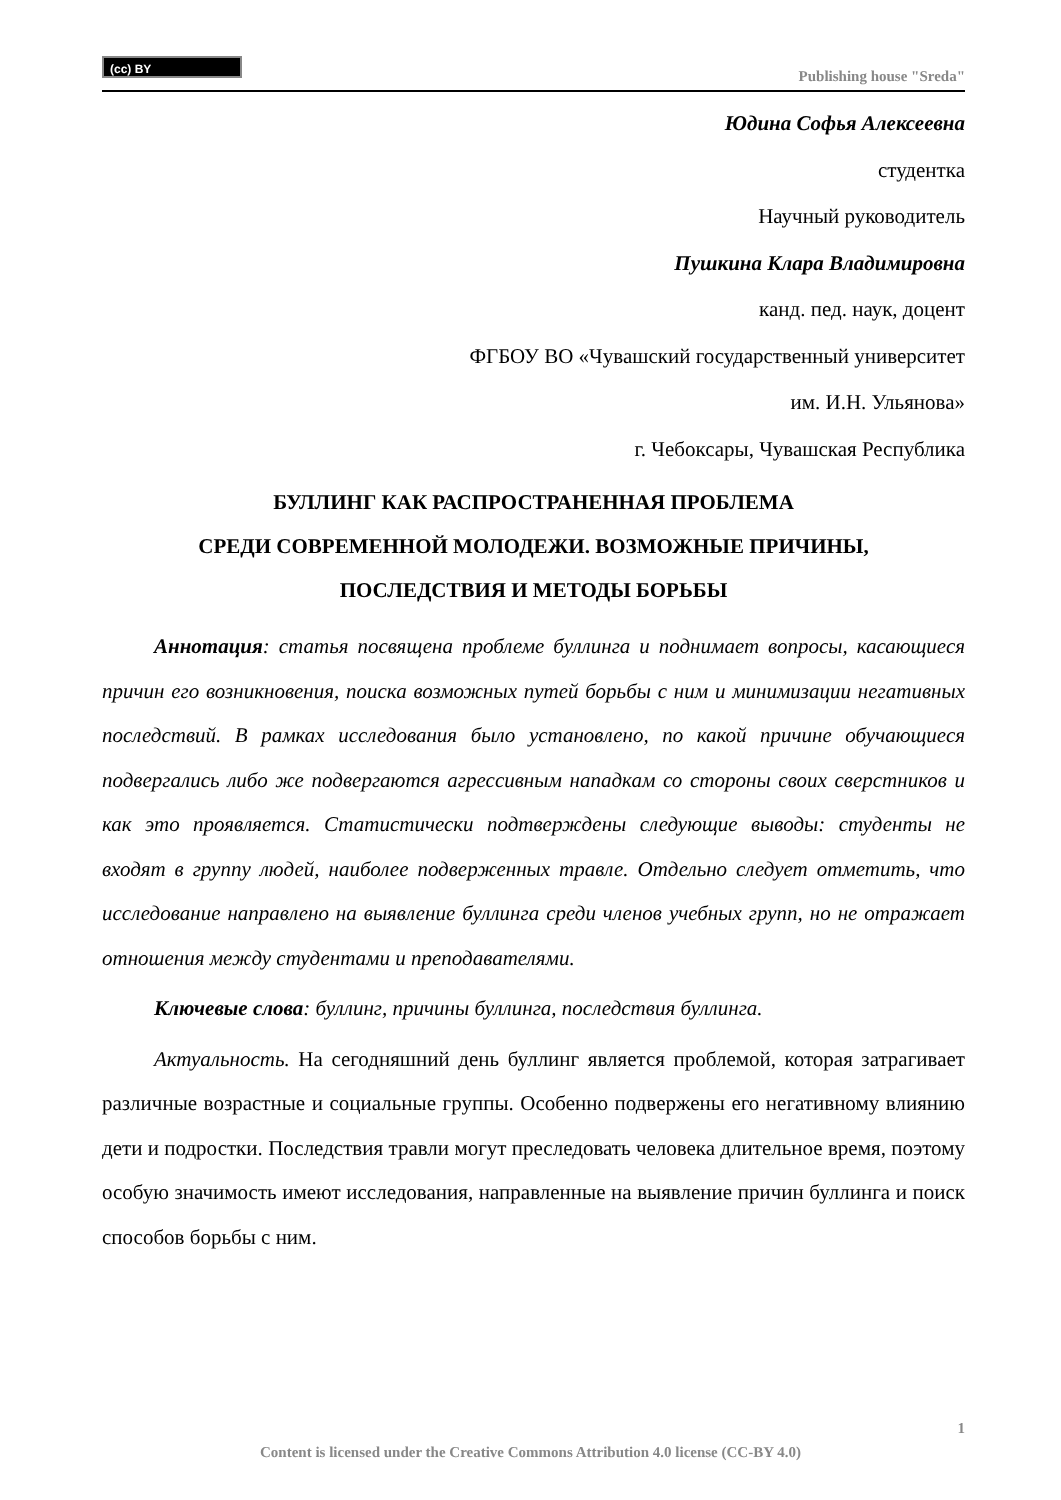(cc) BY
Publishing house "Sreda"
Юдина Софья Алексеевна
студентка
Научный руководитель
Пушкина Клара Владимировна
канд. пед. наук, доцент
ФГБОУ ВО «Чувашский государственный университет
им. И.Н. Ульянова»
г. Чебоксары, Чувашская Республика
БУЛЛИНГ КАК РАСПРОСТРАНЕННАЯ ПРОБЛЕМА
СРЕДИ СОВРЕМЕННОЙ МОЛОДЕЖИ. ВОЗМОЖНЫЕ ПРИЧИНЫ,
ПОСЛЕДСТВИЯ И МЕТОДЫ БОРЬБЫ
Аннотация: статья посвящена проблеме буллинга и поднимает вопросы, касающиеся причин его возникновения, поиска возможных путей борьбы с ним и минимизации негативных последствий. В рамках исследования было установлено, по какой причине обучающиеся подвергались либо же подвергаются агрессивным нападкам со стороны своих сверстников и как это проявляется. Статистически подтверждены следующие выводы: студенты не входят в группу людей, наиболее подверженных травле. Отдельно следует отметить, что исследование направлено на выявление буллинга среди членов учебных групп, но не отражает отношения между студентами и преподавателями.
Ключевые слова: буллинг, причины буллинга, последствия буллинга.
Актуальность. На сегодняшний день буллинг является проблемой, которая затрагивает различные возрастные и социальные группы. Особенно подвержены его негативному влиянию дети и подростки. Последствия травли могут преследовать человека длительное время, поэтому особую значимость имеют исследования, направленные на выявление причин буллинга и поиск способов борьбы с ним.
1
Content is licensed under the Creative Commons Attribution 4.0 license (CC-BY 4.0)